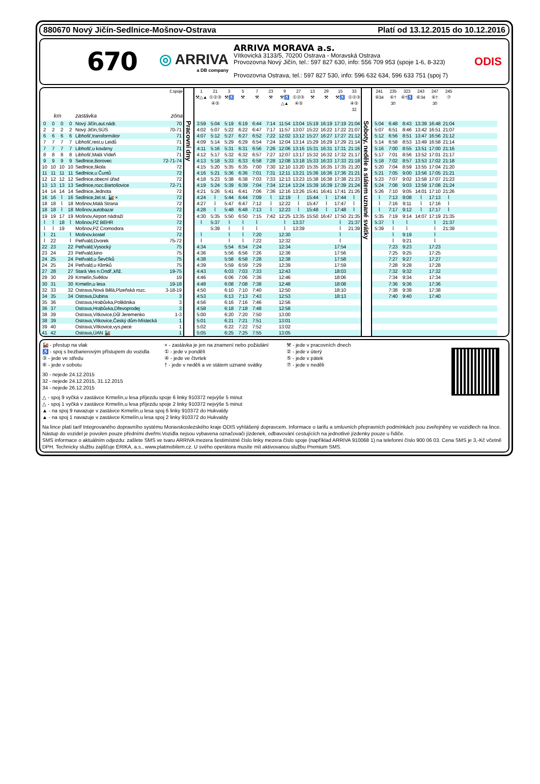880670 Nový Jičín-Sedlnice-Mošnov-Ostrava Platí od 13.12.2015 do 10.12.2016
670
◎ ARRIVA
a DB company
ARRIVA MORAVA a.s.
Vítkovická 3133/5, 70200 Ostrava - Moravská Ostrava
Provozovna Nový Jičín, tel.: 597 827 630, info: 556 709 953 (spoje 1-6, 8-323)
Provozovna Ostrava, tel.: 597 827 530, info: 596 632 634, 596 633 751 (spoj 7)
ODIS
| | | | | | č.spoje | | 1 ⚒△▲ | 21 ①②③ ④⑤ | 3 ⚒♿ | 5 ⚒ | 7 ⚒ | 23 ⚒ | 9 ⚒♿ △▲ | 27 ①②③ ④⑤ | 13 ⚒ | 29 ⚒ | 15 ⚒♿ | 33 ①②③ ④⑤ 32 | | 241 ⑥34 | 235 ⑥† 30 | 323 ⑥†♿ | 243 ⑥34 | 247 ⑥† 30 | 245 ⑦ | |
| --- | --- | --- | --- | --- | --- | --- | --- | --- | --- | --- | --- | --- | --- | --- | --- | --- | --- | --- | --- | --- | --- | --- | --- | --- | --- | --- |
| km | | | | zastávka | zóna | | | | | | | | | | | | | | | | | | | | | |
| 0 | 0 | 0 | 0 | Nový Jičín,aut.nádr. | 70 | Pracovní dny | 3:59 | 5:04 | 5:19 | 6:19 | 6:44 | 7:14 | 11:54 | 13:04 | 15:19 | 16:19 | 17:19 | 21:04 | Soboty, neděle a státem uznané svátky | 5:04 | 6:48 | 8:43 | 13:39 | 16:48 | 21:04 | |
| 2 | 2 | 2 | 2 | Nový Jičín,SÚS | 70-71 | | 4:02 | 5:07 | 5:22 | 6:22 | 6:47 | 7:17 | 11:57 | 13:07 | 15:22 | 16:22 | 17:22 | 21:07 | | 5:07 | 6:51 | 8:46 | 13:42 | 16:51 | 21:07 | |
| 6 | 6 | 6 | 6 | Libhošť,transformátor | 71 | | 4:07 | 5:12 | 5:27 | 6:27 | 6:52 | 7:22 | 12:02 | 13:12 | 15:27 | 16:27 | 17:27 | 21:12 | | 5:12 | 6:56 | 8:51 | 13:47 | 16:56 | 21:12 | |
| 7 | 7 | 7 | 7 | Libhošť,rest.u Leidů | 71 | | 4:09 | 5:14 | 5:29 | 6:29 | 6:54 | 7:24 | 12:04 | 13:14 | 15:29 | 16:29 | 17:29 | 21:14 | | 5:14 | 6:58 | 8:53 | 13:49 | 16:58 | 21:14 | |
| 7 | 7 | 7 | 7 | Libhošť,u kovárny | 71 | | 4:11 | 5:16 | 5:31 | 6:31 | 6:56 | 7:26 | 12:06 | 13:16 | 15:31 | 16:31 | 17:31 | 21:16 | | 5:16 | 7:00 | 8:55 | 13:51 | 17:00 | 21:16 | |
| 8 | 8 | 8 | 8 | Libhošť,Malá Vídeň | 71 | | 4:12 | 5:17 | 5:32 | 6:32 | 6:57 | 7:27 | 12:07 | 13:17 | 15:32 | 16:32 | 17:32 | 21:17 | | 5:17 | 7:01 | 8:56 | 13:52 | 17:01 | 21:17 | |
| 9 | 9 | 9 | 9 | Sedlnice,Borovec | 72-71-74 | | 4:13 | 5:18 | 5:33 | 6:33 | 6:58 | 7:28 | 12:08 | 13:18 | 15:33 | 16:33 | 17:33 | 21:18 | | 5:18 | 7:02 | 8:57 | 13:53 | 17:02 | 21:18 | |
| 10 | 10 | 10 | 10 | Sedlnice,škola | 72 | | 4:15 | 5:20 | 5:35 | 6:35 | 7:00 | 7:30 | 12:10 | 13:20 | 15:35 | 16:35 | 17:35 | 21:20 | | 5:20 | 7:04 | 8:59 | 13:55 | 17:04 | 21:20 | |
| 11 | 11 | 11 | 11 | Sedlnice,u Čuntů | 72 | | 4:16 | 5:21 | 5:36 | 6:36 | 7:01 | 7:31 | 12:11 | 13:21 | 15:36 | 16:36 | 17:36 | 21:21 | | 5:21 | 7:05 | 9:00 | 13:56 | 17:05 | 21:21 | |
| 12 | 12 | 12 | 12 | Sedlnice,obecní úřad | 72 | | 4:18 | 5:23 | 5:38 | 6:38 | 7:03 | 7:33 | 12:13 | 13:23 | 15:38 | 16:38 | 17:38 | 21:23 | | 5:23 | 7:07 | 9:02 | 13:58 | 17:07 | 21:23 | |
| 13 | 13 | 13 | 13 | Sedlnice,rozc.Bartošovice | 72-71 | | 4:19 | 5:24 | 5:39 | 6:39 | 7:04 | 7:34 | 12:14 | 13:24 | 15:39 | 16:39 | 17:39 | 21:24 | | 5:24 | 7:08 | 9:03 | 13:59 | 17:08 | 21:24 | |
| 14 | 14 | 14 | 14 | Sedlnice,Jednota | 72 | | 4:21 | 5:26 | 5:41 | 6:41 | 7:06 | 7:36 | 12:16 | 13:26 | 15:41 | 16:41 | 17:41 | 21:26 | | 5:26 | 7:10 | 9:05 | 14:01 | 17:10 | 21:26 | |
| 16 | 16 | ⌇ | 16 | Sedlnice,žel.st. 🚂 × | 72 | | 4:24 | ⌇ | 5:44 | 6:44 | 7:09 | ⌇ | 12:19 | ⌇ | 15:44 | ⌇ | 17:44 | ⌇ | | ⌇ | 7:13 | 9:08 | ⌇ | 17:13 | ⌇ | |
| 18 | 18 | ⌇ | 18 | Mošnov,Malá Strana | 72 | | 4:27 | ⌇ | 5:47 | 6:47 | 7:12 | ⌇ | 12:22 | ⌇ | 15:47 | ⌇ | 17:47 | ⌇ | | ⌇ | 7:16 | 9:11 | ⌇ | 17:16 | ⌇ | |
| 18 | 18 | ⌇ | 18 | Mošnov,autobazar | 72 | | 4:28 | ⌇ | 5:48 | 6:48 | 7:13 | ⌇ | 12:23 | ⌇ | 15:48 | ⌇ | 17:48 | ⌇ | | ⌇ | 7:17 | 9:12 | ⌇ | 17:17 | ⌇ | |
| 19 | 19 | 17 | 19 | Mošnov,Airport nádraží | 72 | | 4:30 | 5:35 | 5:50 | 6:50 | 7:15 | 7:42 | 12:25 | 13:35 | 15:50 | 16:47 | 17:50 | 21:35 | | 5:35 | 7:19 | 9:14 | 14:07 | 17:19 | 21:35 | |
| ⌇ | ⌇ | 18 | ⌇ | Mošnov,PZ BEHR | 72 | | ⌇ | 5:37 | ⌇ | ⌇ | ⌇ | | ⌇ | 13:37 | | | ⌇ | 21:37 | | 5:37 | ⌇ | ⌇ | | ⌇ | 21:37 | |
| ⌇ | ⌇ | 19 | | Mošnov,PZ Cromodora | 72 | | | 5:39 | ⌇ | ⌇ | ⌇ | | ⌇ | 13:39 | | | ⌇ | 21:39 | | 5:39 | ⌇ | ⌇ | | ⌇ | 21:39 | |
| ⌇ | 21 | | ⌇ | Mošnov,kostel | 72 | | ⌇ | | ⌇ | ⌇ | 7:20 | | 12:30 | | | | ⌇ | | | | ⌇ | 9:19 | | ⌇ | | |
| ⌇ | 22 | | ⌇ | Petřvald,Dvorek | 75-72 | | ⌇ | | ⌇ | ⌇ | 7:22 | | 12:32 | | | | ⌇ | | | | ⌇ | 9:21 | | ⌇ | | |
| 22 | 23 | | 22 | Petřvald,Vysocký | 75 | | 4:34 | | 5:54 | 6:54 | 7:24 | | 12:34 | | | | 17:54 | | | | 7:23 | 9:23 | | 17:23 | | |
| 23 | 24 | | 23 | Petřvald,kino | 75 | | 4:36 | | 5:56 | 6:56 | 7:26 | | 12:36 | | | | 17:56 | | | | 7:25 | 9:25 | | 17:25 | | |
| 24 | 25 | | 24 | Petřvald,u Ševčíků | 75 | | 4:38 | | 5:58 | 6:58 | 7:28 | | 12:38 | | | | 17:58 | | | | 7:27 | 9:27 | | 17:27 | | |
| 24 | 25 | | 24 | Petřvald,u Klimků | 75 | | 4:39 | | 5:59 | 6:59 | 7:29 | | 12:39 | | | | 17:59 | | | | 7:28 | 9:28 | | 17:28 | | |
| 27 | 28 | | 27 | Stará Ves n.Ondř.,křiž. | 19-75 | | 4:43 | | 6:03 | 7:03 | 7:33 | | 12:43 | | | | 18:03 | | | | 7:32 | 9:32 | | 17:32 | | |
| 29 | 30 | | 29 | Krmelín,Světlov | 19 | | 4:46 | | 6:06 | 7:06 | 7:36 | | 12:46 | | | | 18:06 | | | | 7:34 | 9:34 | | 17:34 | | |
| 30 | 31 | | 30 | Krmelín,u lesa | 19-18 | | 4:48 | | 6:08 | 7:08 | 7:38 | | 12:48 | | | | 18:08 | | | | 7:36 | 9:36 | | 17:36 | | |
| 32 | 33 | | 32 | Ostrava,Nová Bělá,Plzeňská rozc. | 3-18-19 | | 4:50 | | 6:10 | 7:10 | 7:40 | | 12:50 | | | | 18:10 | | | | 7:38 | 9:38 | | 17:38 | | |
| 34 | 35 | | 34 | Ostrava,Dubina | 3 | | 4:53 | | 6:13 | 7:13 | 7:43 | | 12:53 | | | | 18:13 | | | | 7:40 | 9:40 | | 17:40 | | |
| 35 | 36 | | | Ostrava,Hrabůvka,Poliklinika | 3 | | 4:56 | | 6:16 | 7:16 | 7:46 | | 12:56 | | | | | | | | | | | | | |
| 36 | 37 | | | Ostrava,Hrabůvka,Dřevoprodej | 3 | | 4:58 | | 6:18 | 7:18 | 7:48 | | 12:58 | | | | | | | | | | | | | |
| 38 | 39 | | | Ostrava,Vítkovice,Důl Jeremenko | 1-3 | | 5:00 | | 6:20 | 7:20 | 7:50 | | 13:00 | | | | | | | | | | | | | |
| 38 | 39 | | | Ostrava,Vítkovice,Český dům-Místecká | 1 | | 5:01 | | 6:21 | 7:21 | 7:51 | | 13:01 | | | | | | | | | | | | | |
| 39 | 40 | | | Ostrava,Vítkovice,vys.pece | 1 | | 5:02 | | 6:22 | 7:22 | 7:52 | | 13:02 | | | | | | | | | | | | | |
| 41 | 42 | | | Ostrava,ÚAN 🚂 | 1 | | 5:05 | | 6:25 | 7:25 | 7:55 | | 13:05 | | | | | | | | | | | | | |
🚂 - přestup na vlak
× - zastávka je jen na znamení nebo požádání
⚒ - jede v pracovních dnech
♿ - spoj s bezbarierovým přístupem do vozidla
① - jede v pondělí
② - jede v úterý
③ - jede ve středu
④ - jede ve čtvrtek
⑤ - jede v pátek
⑥ - jede v sobotu
† - jede v neděli a ve státem uznané svátky
⑦ - jede v neděli
30 - nejede 24.12.2015
32 - nejede 24.12.2015, 31.12.2015
34 - nejede 26.12.2015
△ - spoj 9 vyčká v zastávce Krmelín,u lesa příjezdu spoje 6 linky 910372 nejvýše 5 minut
△ - spoj 1 vyčká v zastávce Krmelín,u lesa příjezdu spoje 2 linky 910372 nejvýše 5 minut
▲ - na spoj 9 navazuje v zastávce Krmelín,u lesa spoj 6 linky 910372 do Hukvaldy
▲ - na spoj 1 navazuje v zastávce Krmelín,u lesa spoj 2 linky 910372 do Hukvaldy
Na lince platí tarif Integrovaného dopravního systému Moravskoslezského kraje ODIS vyhlášený dopravcem. Informace o tarifu a smluvních přepravních podmínkách jsou zveřejněny ve vozidlech na lince. Nástup do vozidel je povolen pouze předními dveřmi.Vozidla nejsou vybavena označovači jízdenek, odbavování cestujících na jednotlivé jízdenky pouze u řidiče.
SMS informace o aktuálním odjezdu: zašlete SMS ve tvaru ARRIVA mezera šestimístné číslo linky mezera číslo spoje (například ARRIVA 910068 1) na telefonní číslo 900 06 03. Cena SMS je 3,-Kč včetně DPH. Technicky službu zajišťuje ERIKA, a.s., www.platmobilem.cz. U svého operátora musíte mít aktivovanou službu Premium SMS.